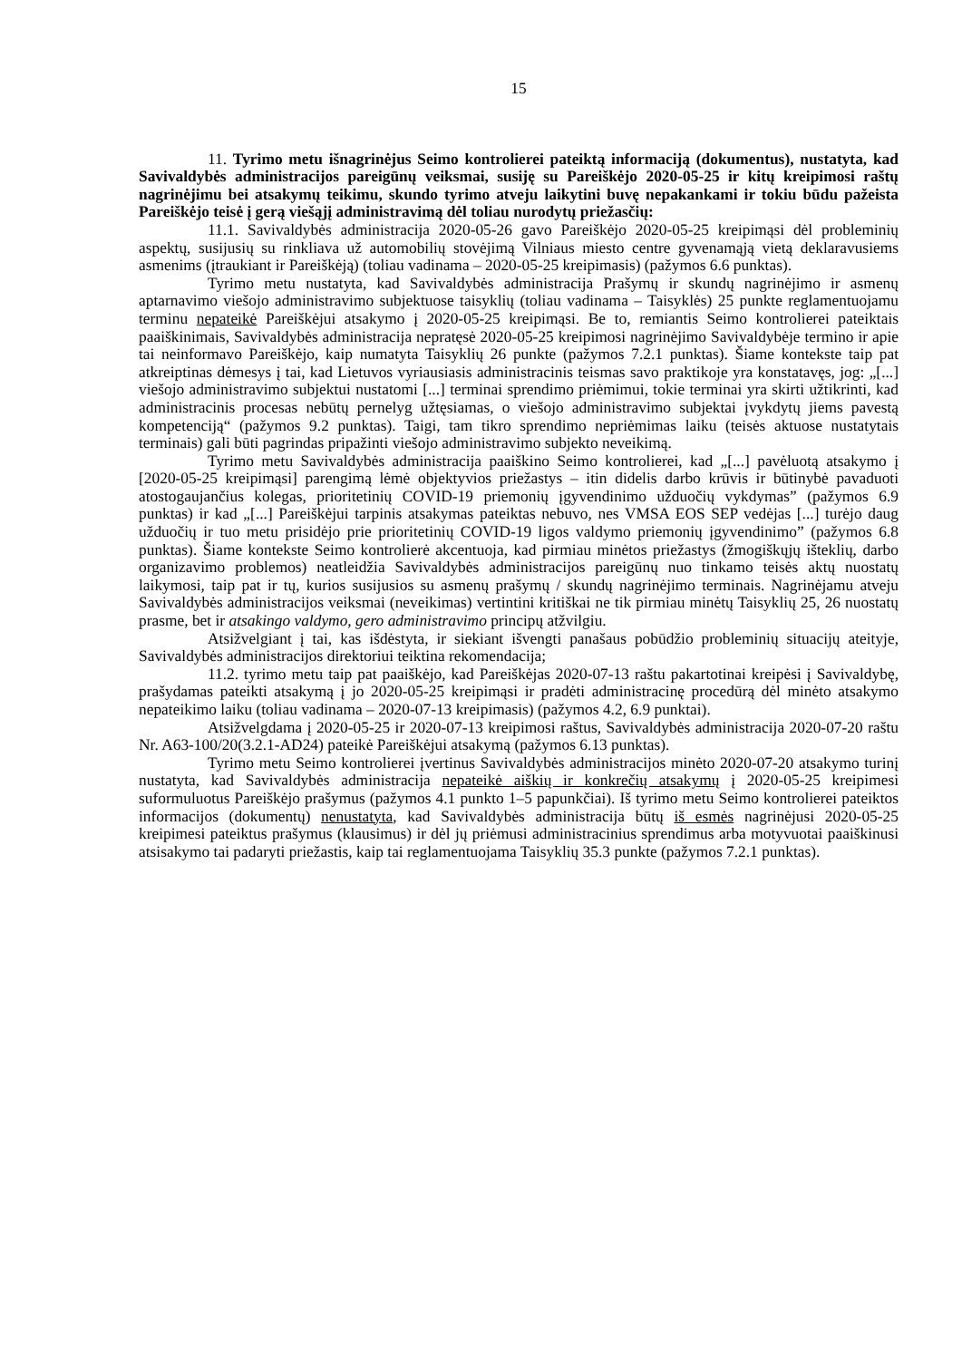15
11. Tyrimo metu išnagrinėjus Seimo kontrolierei pateiktą informaciją (dokumentus), nustatyta, kad Savivaldybės administracijos pareigūnų veiksmai, susiję su Pareiškėjo 2020-05-25 ir kitų kreipimosi raštų nagrinėjimu bei atsakymų teikimu, skundo tyrimo atveju laikytini buvę nepakankami ir tokiu būdu pažeista Pareiškėjo teisė į gerą viešąjį administravimą dėl toliau nurodytų priežasčių:
11.1. Savivaldybės administracija 2020-05-26 gavo Pareiškėjo 2020-05-25 kreipimąsi dėl probleminių aspektų, susijusių su rinkliava už automobilių stovėjimą Vilniaus miesto centre gyvenamąją vietą deklaravusiems asmenims (įtraukiant ir Pareiškėją) (toliau vadinama – 2020-05-25 kreipimasis) (pažymos 6.6 punktas).
Tyrimo metu nustatyta, kad Savivaldybės administracija Prašymų ir skundų nagrinėjimo ir asmenų aptarnavimo viešojo administravimo subjektuose taisyklių (toliau vadinama – Taisyklės) 25 punkte reglamentuojamu terminu nepateikė Pareiškėjui atsakymo į 2020-05-25 kreipimąsi. Be to, remiantis Seimo kontrolierei pateiktais paaiškinimais, Savivaldybės administracija nepratęsė 2020-05-25 kreipimosi nagrinėjimo Savivaldybėje termino ir apie tai neinformavo Pareiškėjo, kaip numatyta Taisyklių 26 punkte (pažymos 7.2.1 punktas). Šiame kontekste taip pat atkreiptinas dėmesys į tai, kad Lietuvos vyriausiasis administracinis teismas savo praktikoje yra konstatavęs, jog: „[...] viešojo administravimo subjektui nustatomi [...] terminai sprendimo priėmimui, tokie terminai yra skirti užtikrinti, kad administracinis procesas nebūtų pernelyg užtęsiamas, o viešojo administravimo subjektai įvykdytų jiems pavestą kompetenciją“ (pažymos 9.2 punktas). Taigi, tam tikro sprendimo nepriėmimas laiku (teisės aktuose nustatytais terminais) gali būti pagrindas pripažinti viešojo administravimo subjekto neveikimą.
Tyrimo metu Savivaldybės administracija paaiškino Seimo kontrolierei, kad „[...] pavėluotą atsakymo į [2020-05-25 kreipimąsi] parengimą lėmė objektyvios priežastys – itin didelis darbo krūvis ir būtinybė pavaduoti atostogaujančius kolegas, prioritetinių COVID-19 priemonių įgyvendinimo užduočių vykdymas” (pažymos 6.9 punktas) ir kad „[...] Pareiškėjui tarpinis atsakymas pateiktas nebuvo, nes VMSA EOS SEP vedėjas [...] turėjo daug užduočių ir tuo metu prisidėjo prie prioritetinių COVID-19 ligos valdymo priemonių įgyvendinimo” (pažymos 6.8 punktas). Šiame kontekste Seimo kontrolierė akcentuoja, kad pirmiau minėtos priežastys (žmogiškųjų išteklių, darbo organizavimo problemos) neatleidžia Savivaldybės administracijos pareigūnų nuo tinkamo teisės aktų nuostatų laikymosi, taip pat ir tų, kurios susijusios su asmenų prašymų / skundų nagrinėjimo terminais. Nagrinėjamu atveju Savivaldybės administracijos veiksmai (neveikimas) vertintini kritiškai ne tik pirmiau minėtų Taisyklių 25, 26 nuostatų prasme, bet ir atsakingo valdymo, gero administravimo principų atžvilgiu.
Atsižvelgiant į tai, kas išdėstyta, ir siekiant išvengti panašaus pobūdžio probleminių situacijų ateityje, Savivaldybės administracijos direktoriui teiktina rekomendacija;
11.2. tyrimo metu taip pat paaiškėjo, kad Pareiškėjas 2020-07-13 raštu pakartotinai kreipėsi į Savivaldybę, prašydamas pateikti atsakymą į jo 2020-05-25 kreipimąsi ir pradėti administracinę procedūrą dėl minėto atsakymo nepateikimo laiku (toliau vadinama – 2020-07-13 kreipimasis) (pažymos 4.2, 6.9 punktai).
Atsižvelgdama į 2020-05-25 ir 2020-07-13 kreipimosi raštus, Savivaldybės administracija 2020-07-20 raštu Nr. A63-100/20(3.2.1-AD24) pateikė Pareiškėjui atsakymą (pažymos 6.13 punktas).
Tyrimo metu Seimo kontrolierei įvertinus Savivaldybės administracijos minėto 2020-07-20 atsakymo turinį nustatyta, kad Savivaldybės administracija nepateikė aiškių ir konkrečių atsakymų į 2020-05-25 kreipimesi suformuluotus Pareiškėjo prašymus (pažymos 4.1 punkto 1–5 papunkčiai). Iš tyrimo metu Seimo kontrolierei pateiktos informacijos (dokumentų) nenustatyta, kad Savivaldybės administracija būtų iš esmės nagrinėjusi 2020-05-25 kreipimesi pateiktus prašymus (klausimus) ir dėl jų priėmusi administracinius sprendimus arba motyvuotai paaiškinusi atsisakymo tai padaryti priežastis, kaip tai reglamentuojama Taisyklių 35.3 punkte (pažymos 7.2.1 punktas).